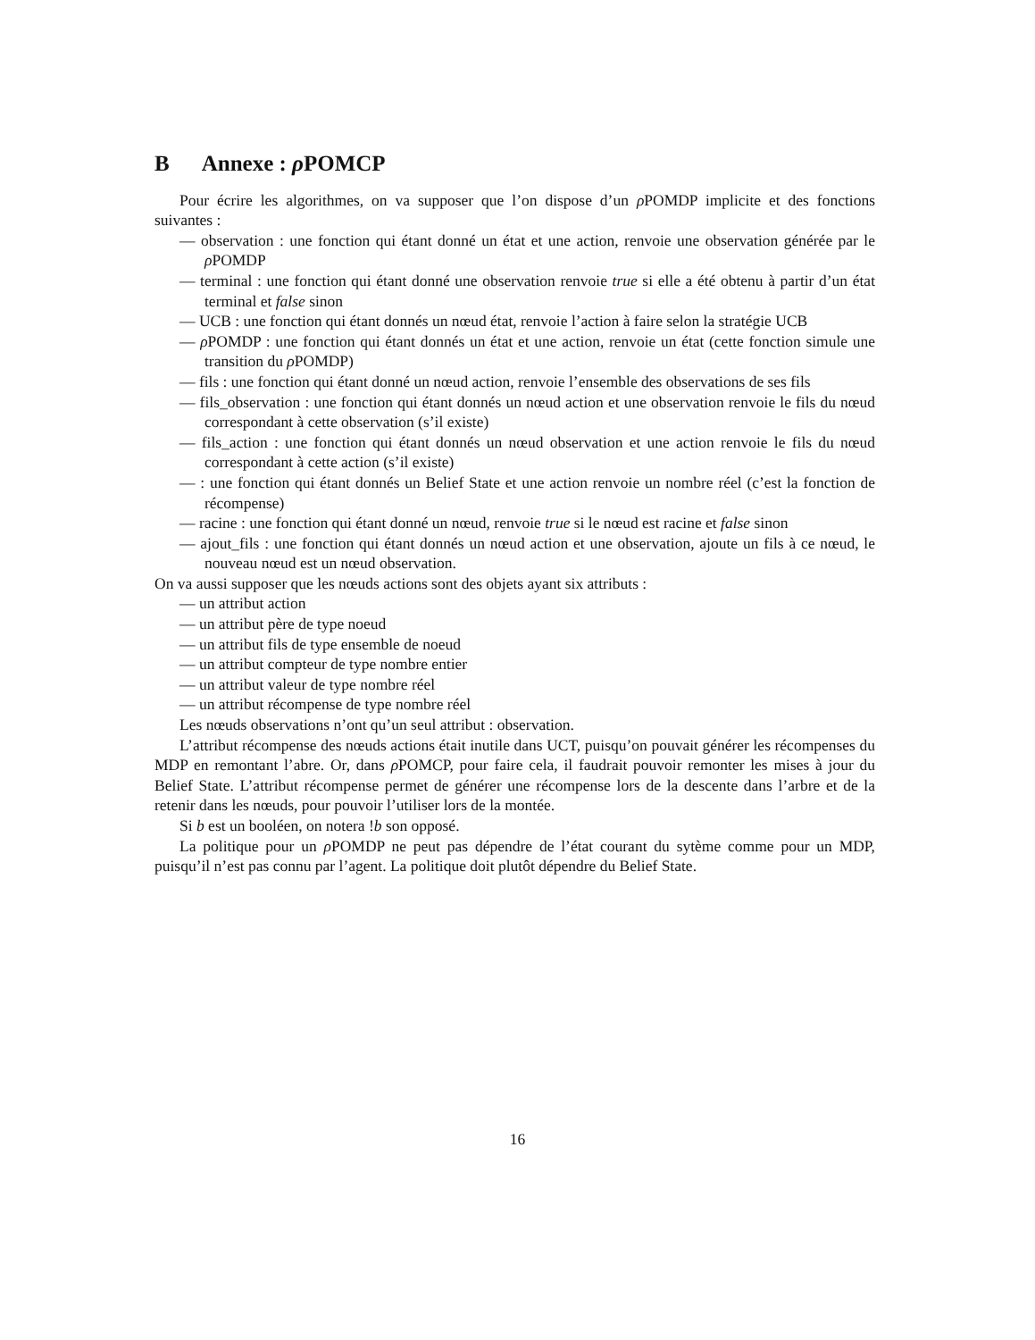B Annexe : ρ POMCP
Pour écrire les algorithmes, on va supposer que l’on dispose d’un ρ POMDP implicite et des fonctions suivantes :
— observation : une fonction qui étant donné un état et une action, renvoie une observation générée par le ρ POMDP
— terminal : une fonction qui étant donné une observation renvoie true si elle a été obtenu à partir d’un état terminal et false sinon
— UCB : une fonction qui étant donnés un nœud état, renvoie l’action à faire selon la stratégie UCB
— ρ POMDP : une fonction qui étant donnés un état et une action, renvoie un état (cette fonction simule une transition du ρ POMDP)
— fils : une fonction qui étant donné un nœud action, renvoie l’ensemble des observations de ses fils
— fils_observation : une fonction qui étant donnés un nœud action et une observation renvoie le fils du nœud correspondant à cette observation (s’il existe)
— fils_action : une fonction qui étant donnés un nœud observation et une action renvoie le fils du nœud correspondant à cette action (s’il existe)
— : une fonction qui étant donnés un Belief State et une action renvoie un nombre réel (c’est la fonction de récompense)
— racine : une fonction qui étant donné un nœud, renvoie true si le nœud est racine et false sinon
— ajout_fils : une fonction qui étant donnés un nœud action et une observation, ajoute un fils à ce nœud, le nouveau nœud est un nœud observation.
On va aussi supposer que les nœuds actions sont des objets ayant six attributs :
— un attribut action
— un attribut père de type noeud
— un attribut fils de type ensemble de noeud
— un attribut compteur de type nombre entier
— un attribut valeur de type nombre réel
— un attribut récompense de type nombre réel
Les nœuds observations n’ont qu’un seul attribut : observation.
L’attribut récompense des nœuds actions était inutile dans UCT, puisqu’on pouvait générer les récompenses du MDP en remontant l’abre. Or, dans ρ POMCP, pour faire cela, il faudrait pouvoir remonter les mises à jour du Belief State. L’attribut récompense permet de générer une récompense lors de la descente dans l’arbre et de la retenir dans les nœuds, pour pouvoir l’utiliser lors de la montée.
Si b est un booléen, on notera !b son opposé.
La politique pour un ρ POMDP ne peut pas dépendre de l’état courant du sytème comme pour un MDP, puisqu’il n’est pas connu par l’agent. La politique doit plutôt dépendre du Belief State.
16